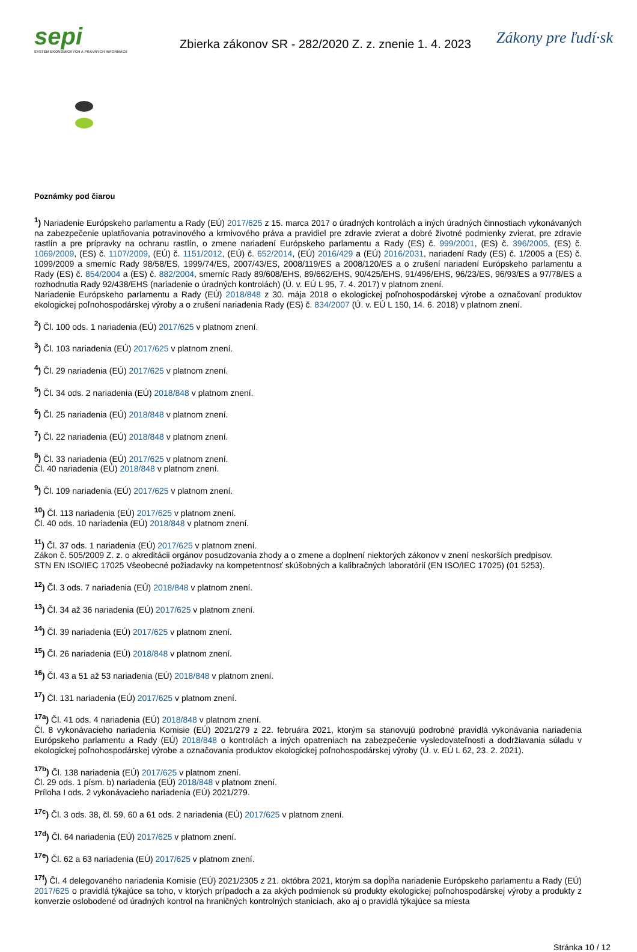sepi
SYSTÉM EKONOMICKÝCH A PRÁVNYCH INFORMÁCIÍ
Zbierka zákonov SR - 282/2020 Z. z. znenie 1. 4. 2023
Zákony pre ľudí·sk
Poznámky pod čiarou
<sup>1</sup>) Nariadenie Európskeho parlamentu a Rady (EÚ) 2017/625 z 15. marca 2017 o úradných kontrolách a iných úradných činnostiach vykonávaných na zabezpečenie uplatňovania potravinového a krmivového práva a pravidiel pre zdravie zvierat a dobré životné podmienky zvierat, pre zdravie rastlín a pre prípravky na ochranu rastlín, o zmene nariadení Európskeho parlamentu a Rady (ES) č. 999/2001, (ES) č. 396/2005, (ES) č. 1069/2009, (ES) č. 1107/2009, (EÚ) č. 1151/2012, (EÚ) č. 652/2014, (EÚ) 2016/429 a (EÚ) 2016/2031, nariadení Rady (ES) č. 1/2005 a (ES) č. 1099/2009 a smerníc Rady 98/58/ES, 1999/74/ES, 2007/43/ES, 2008/119/ES a 2008/120/ES a o zrušení nariadení Európskeho parlamentu a Rady (ES) č. 854/2004 a (ES) č. 882/2004, smerníc Rady 89/608/EHS, 89/662/EHS, 90/425/EHS, 91/496/EHS, 96/23/ES, 96/93/ES a 97/78/ES a rozhodnutia Rady 92/438/EHS (nariadenie o úradných kontrolách) (Ú. v. EÚ L 95, 7. 4. 2017) v platnom znení.
Nariadenie Európskeho parlamentu a Rady (EÚ) 2018/848 z 30. mája 2018 o ekologickej poľnohospodárskej výrobe a označovaní produktov ekologickej poľnohospodárskej výroby a o zrušení nariadenia Rady (ES) č. 834/2007 (Ú. v. EÚ L 150, 14. 6. 2018) v platnom znení.
<sup>2</sup>) Čl. 100 ods. 1 nariadenia (EÚ) 2017/625 v platnom znení.
<sup>3</sup>) Čl. 103 nariadenia (EÚ) 2017/625 v platnom znení.
<sup>4</sup>) Čl. 29 nariadenia (EÚ) 2017/625 v platnom znení.
<sup>5</sup>) Čl. 34 ods. 2 nariadenia (EÚ) 2018/848 v platnom znení.
<sup>6</sup>) Čl. 25 nariadenia (EÚ) 2018/848 v platnom znení.
<sup>7</sup>) Čl. 22 nariadenia (EÚ) 2018/848 v platnom znení.
<sup>8</sup>) Čl. 33 nariadenia (EÚ) 2017/625 v platnom znení.
Čl. 40 nariadenia (EÚ) 2018/848 v platnom znení.
<sup>9</sup>) Čl. 109 nariadenia (EÚ) 2017/625 v platnom znení.
<sup>10</sup>) Čl. 113 nariadenia (EÚ) 2017/625 v platnom znení.
Čl. 40 ods. 10 nariadenia (EÚ) 2018/848 v platnom znení.
<sup>11</sup>) Čl. 37 ods. 1 nariadenia (EÚ) 2017/625 v platnom znení.
Zákon č. 505/2009 Z. z. o akreditácii orgánov posudzovania zhody a o zmene a doplnení niektorých zákonov v znení neskorších predpisov.
STN EN ISO/IEC 17025 Všeobecné požiadavky na kompetentnosť skúšobných a kalibračných laboratórií (EN ISO/IEC 17025) (01 5253).
<sup>12</sup>) Čl. 3 ods. 7 nariadenia (EÚ) 2018/848 v platnom znení.
<sup>13</sup>) Čl. 34 až 36 nariadenia (EÚ) 2017/625 v platnom znení.
<sup>14</sup>) Čl. 39 nariadenia (EÚ) 2017/625 v platnom znení.
<sup>15</sup>) Čl. 26 nariadenia (EÚ) 2018/848 v platnom znení.
<sup>16</sup>) Čl. 43 a 51 až 53 nariadenia (EÚ) 2018/848 v platnom znení.
<sup>17</sup>) Čl. 131 nariadenia (EÚ) 2017/625 v platnom znení.
<sup>17a</sup>) Čl. 41 ods. 4 nariadenia (EÚ) 2018/848 v platnom znení.
Čl. 8 vykonávacieho nariadenia Komisie (EÚ) 2021/279 z 22. februára 2021, ktorým sa stanovujú podrobné pravidlá vykonávania nariadenia Európskeho parlamentu a Rady (EÚ) 2018/848 o kontrolách a iných opatreniach na zabezpečenie vysledovateľnosti a dodržiavania súladu v ekologickej poľnohospodárskej výrobe a označovania produktov ekologickej poľnohospodárskej výroby (Ú. v. EÚ L 62, 23. 2. 2021).
<sup>17b</sup>) Čl. 138 nariadenia (EÚ) 2017/625 v platnom znení.
Čl. 29 ods. 1 písm. b) nariadenia (EÚ) 2018/848 v platnom znení.
Príloha I ods. 2 vykonávacieho nariadenia (EÚ) 2021/279.
<sup>17c</sup>) Čl. 3 ods. 38, čl. 59, 60 a 61 ods. 2 nariadenia (EÚ) 2017/625 v platnom znení.
<sup>17d</sup>) Čl. 64 nariadenia (EÚ) 2017/625 v platnom znení.
<sup>17e</sup>) Čl. 62 a 63 nariadenia (EÚ) 2017/625 v platnom znení.
<sup>17f</sup>) Čl. 4 delegovaného nariadenia Komisie (EÚ) 2021/2305 z 21. októbra 2021, ktorým sa dopĺňa nariadenie Európskeho parlamentu a Rady (EÚ) 2017/625 o pravidlá týkajúce sa toho, v ktorých prípadoch a za akých podmienok sú produkty ekologickej poľnohospodárskej výroby a produkty z konverzie oslobodené od úradných kontrol na hraničných kontrolných staniciach, ako aj o pravidlá týkajúce sa miesta
Stránka 10 / 12